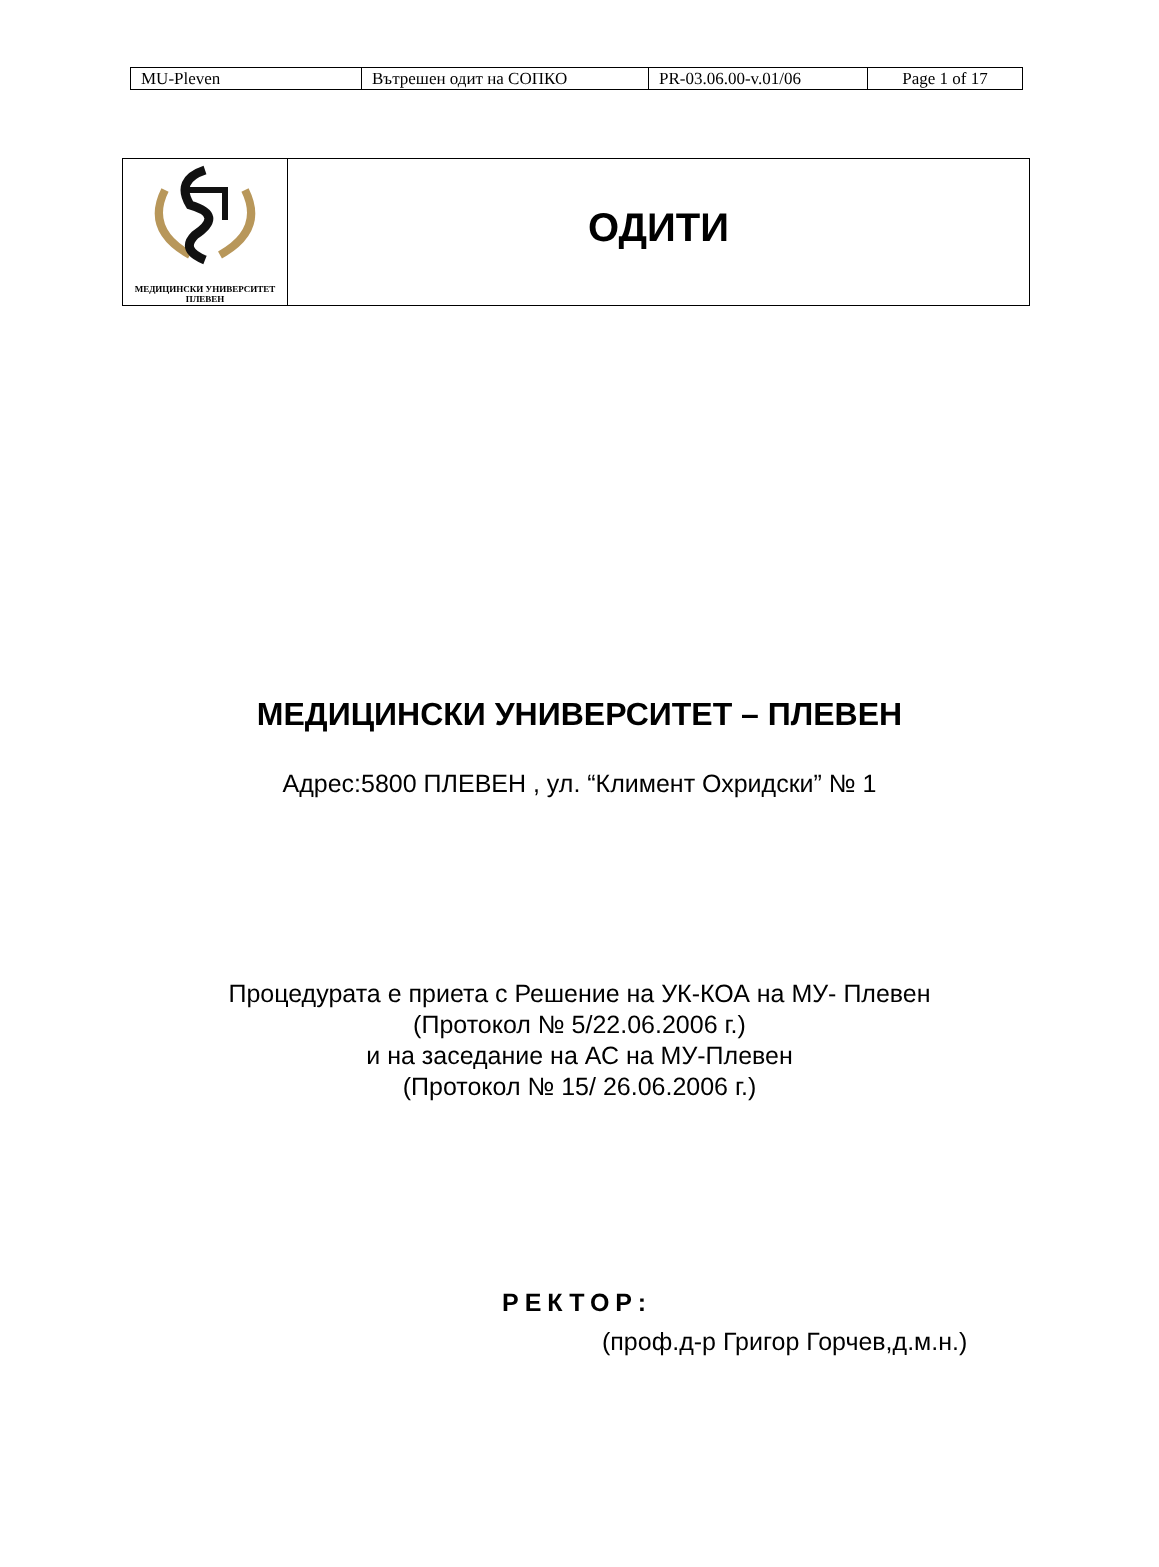| MU-Pleven | Вътрешен одит на СОПКО | PR-03.06.00-v.01/06 | Page 1 of 17 |
| МЕДИЦИНСКИ УНИВЕРСИТЕТ ПЛЕВЕН | ОДИТИ |
МЕДИЦИНСКИ УНИВЕРСИТЕТ – ПЛЕВЕН
Адрес:5800 ПЛЕВЕН , ул. “Климент Охридски” № 1
Процедурата е приета с Решение на УК-КОА на МУ- Плевен
(Протокол № 5/22.06.2006 г.)
и на заседание на АС на МУ-Плевен
(Протокол № 15/ 26.06.2006 г.)
РЕКТОР:
(проф.д-р Григор Горчев,д.м.н.)